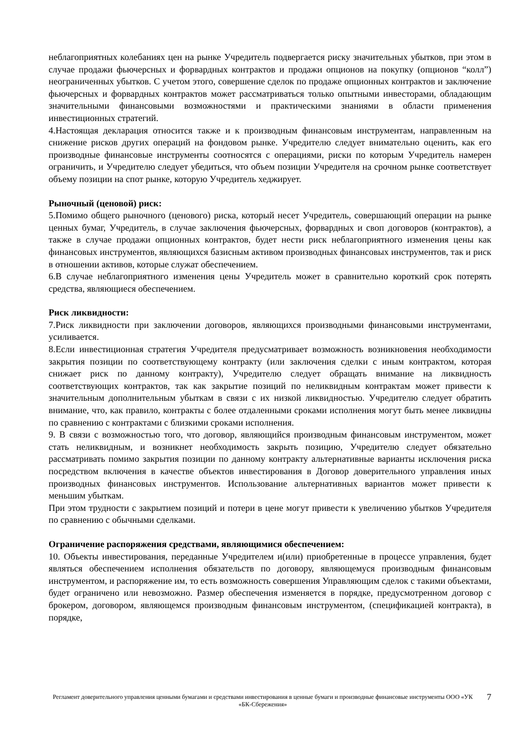неблагоприятных колебаниях цен на рынке Учредитель подвергается риску значительных убытков, при этом в случае продажи фьючерсных и форвардных контрактов и продажи опционов на покупку (опционов “колл”) неограниченных убытков. С учетом этого, совершение сделок по продаже опционных контрактов и заключение фьючерсных и форвардных контрактов может рассматриваться только опытными инвесторами, обладающим значительными финансовыми возможностями и практическими знаниями в области применения инвестиционных стратегий.
4.Настоящая декларация относится также и к производным финансовым инструментам, направленным на снижение рисков других операций на фондовом рынке. Учредителю следует внимательно оценить, как его производные финансовые инструменты соотносятся с операциями, риски по которым Учредитель намерен ограничить, и Учредителю следует убедиться, что объем позиции Учредителя на срочном рынке соответствует объему позиции на спот рынке, которую Учредитель хеджирует.
Рыночный (ценовой) риск:
5.Помимо общего рыночного (ценового) риска, который несет Учредитель, совершающий операции на рынке ценных бумаг, Учредитель, в случае заключения фьючерсных, форвардных и своп договоров (контрактов), а также в случае продажи опционных контрактов, будет нести риск неблагоприятного изменения цены как финансовых инструментов, являющихся базисным активом производных финансовых инструментов, так и риск в отношении активов, которые служат обеспечением.
6.В случае неблагоприятного изменения цены Учредитель может в сравнительно короткий срок потерять средства, являющиеся обеспечением.
Риск ликвидности:
7.Риск ликвидности при заключении договоров, являющихся производными финансовыми инструментами, усиливается.
8.Если инвестиционная стратегия Учредителя предусматривает возможность возникновения необходимости закрытия позиции по соответствующему контракту (или заключения сделки с иным контрактом, которая снижает риск по данному контракту), Учредителю следует обращать внимание на ликвидность соответствующих контрактов, так как закрытие позиций по неликвидным контрактам может привести к значительным дополнительным убыткам в связи с их низкой ликвидностью. Учредителю следует обратить внимание, что, как правило, контракты с более отдаленными сроками исполнения могут быть менее ликвидны по сравнению с контрактами с близкими сроками исполнения.
9. В связи с возможностью того, что договор, являющийся производным финансовым инструментом, может стать неликвидным, и возникнет необходимость закрыть позицию, Учредителю следует обязательно рассматривать помимо закрытия позиции по данному контракту альтернативные варианты исключения риска посредством включения в качестве объектов инвестирования в Договор доверительного управления иных производных финансовых инструментов. Использование альтернативных вариантов может привести к меньшим убыткам.
При этом трудности с закрытием позиций и потери в цене могут привести к увеличению убытков Учредителя по сравнению с обычными сделками.
Ограничение распоряжения средствами, являющимися обеспечением:
10. Объекты инвестирования, переданные Учредителем и(или) приобретенные в процессе управления, будет являться обеспечением исполнения обязательств по договору, являющемуся производным финансовым инструментом, и распоряжение им, то есть возможность совершения Управляющим сделок с такими объектами, будет ограничено или невозможно. Размер обеспечения изменяется в порядке, предусмотренном договор с брокером, договором, являющемся производным финансовым инструментом, (спецификацией контракта), в порядке,
Регламент доверительного управления ценными бумагами и средствами инвестирования в ценные бумаги и производные финансовые инструменты ООО «УК «БК-Сбережения»
7